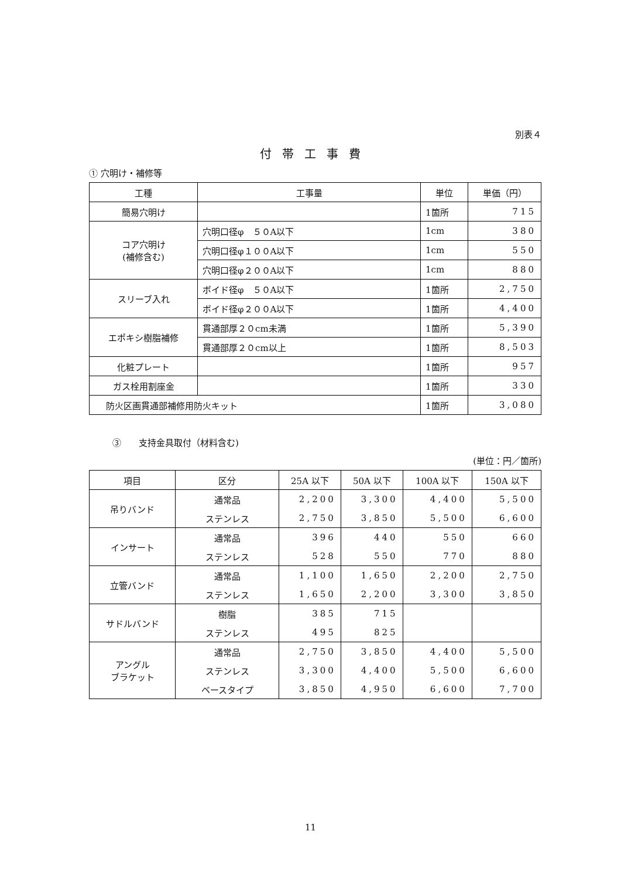別表４
付帯工事費
① 穴明け・補修等
| 工種 | 工事量 | 単位 | 単価（円） |
| --- | --- | --- | --- |
| 簡易穴明け | | 1箇所 | 715 |
| コア穴明け (補修含む) | 穴明口径φ ５０A以下 | 1cm | 380 |
| | 穴明口径φ１００A以下 | 1cm | 550 |
| | 穴明口径φ２００A以下 | 1cm | 880 |
| スリーブ入れ | ボイド径φ ５０A以下 | 1箇所 | 2,750 |
| | ボイド径φ２００A以下 | 1箇所 | 4,400 |
| エポキシ樹脂補修 | 貫通部厚２０cm未満 | 1箇所 | 5,390 |
| | 貫通部厚２０cm以上 | 1箇所 | 8,503 |
| 化粧プレート | | 1箇所 | 957 |
| ガス栓用割座金 | | 1箇所 | 330 |
| 防火区画貫通部補修用防火キット | | 1箇所 | 3,080 |
③　　支持金具取付（材料含む)
(単位：円／箇所)
| 項目 | 区分 | 25A 以下 | 50A 以下 | 100A 以下 | 150A 以下 |
| --- | --- | --- | --- | --- | --- |
| 吊りバンド | 通常品 | 2,200 | 3,300 | 4,400 | 5,500 |
| | ステンレス | 2,750 | 3,850 | 5,500 | 6,600 |
| インサート | 通常品 | 396 | 440 | 550 | 660 |
| | ステンレス | 528 | 550 | 770 | 880 |
| 立管バンド | 通常品 | 1,100 | 1,650 | 2,200 | 2,750 |
| | ステンレス | 1,650 | 2,200 | 3,300 | 3,850 |
| サドルバンド | 樹脂 | 385 | 715 | | |
| | ステンレス | 495 | 825 | | |
| アングル ブラケット | 通常品 | 2,750 | 3,850 | 4,400 | 5,500 |
| | ステンレス | 3,300 | 4,400 | 5,500 | 6,600 |
| | ベースタイプ | 3,850 | 4,950 | 6,600 | 7,700 |
11